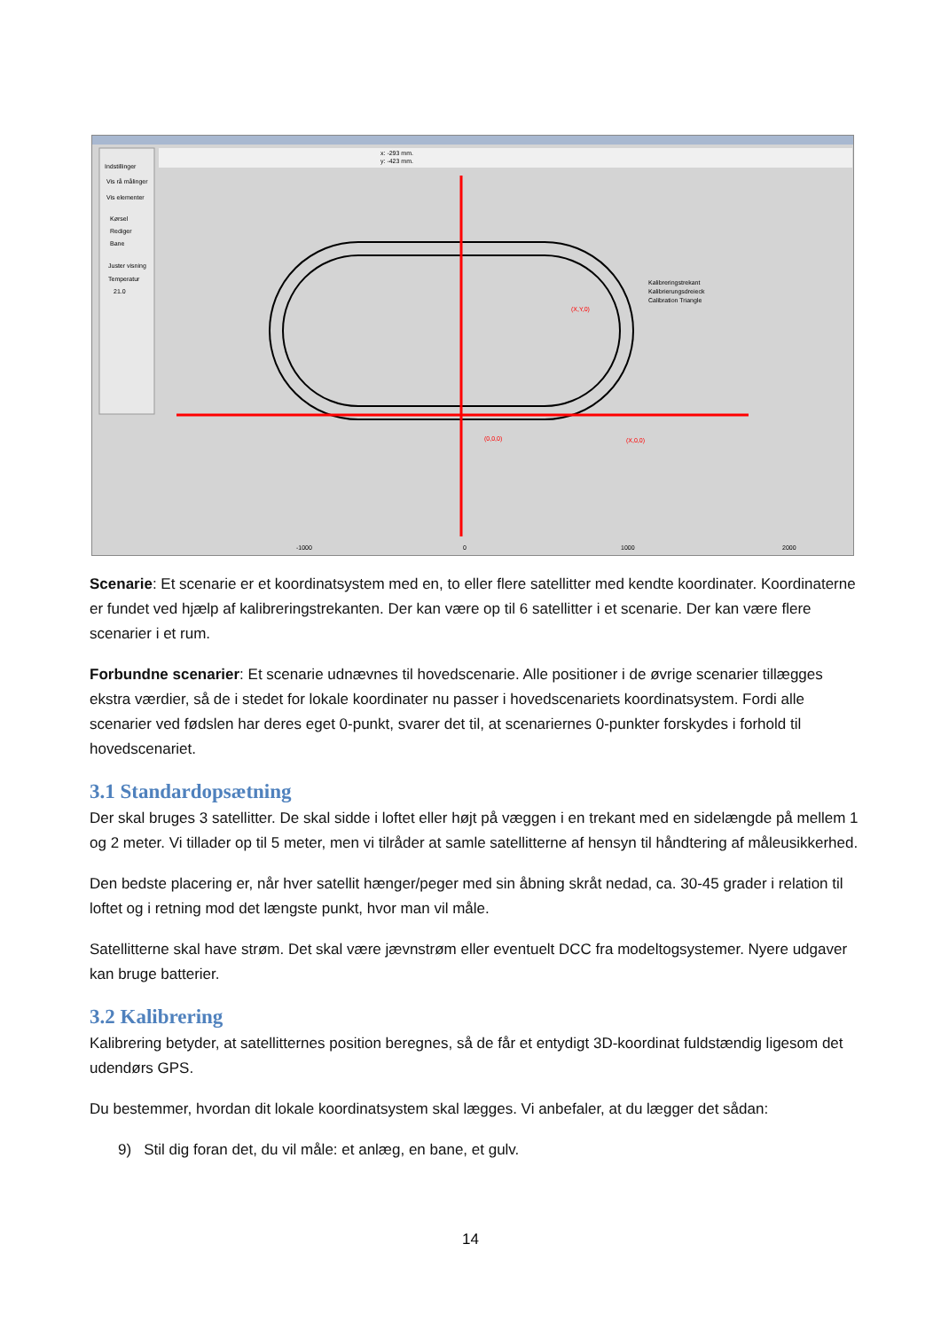Indstillinger
Vis rå målinger
Vis elementer
Kørsel
Rediger
Bane
Juster visning
Temperatur
21.0
x: -293 mm.
y: -423 mm.
Kalibreringstrekant
Kalibrierungsdreieck
Calibration Triangle
(X,Y,0)
(0,0,0)
(X,0,0)
-1000
0
1000
2000
Scenarie: Et scenarie er et koordinatsystem med en, to eller flere satellitter med kendte koordinater. Koordinaterne er fundet ved hjælp af kalibreringstrekanten. Der kan være op til 6 satellitter i et scenarie. Der kan være flere scenarier i et rum.
Forbundne scenarier: Et scenarie udnævnes til hovedscenarie. Alle positioner i de øvrige scenarier tillægges ekstra værdier, så de i stedet for lokale koordinater nu passer i hovedscenariets koordinatsystem. Fordi alle scenarier ved fødslen har deres eget 0-punkt, svarer det til, at scenariernes 0-punkter forskydes i forhold til hovedscenariet.
3.1 Standardopsætning
Der skal bruges 3 satellitter. De skal sidde i loftet eller højt på væggen i en trekant med en sidelængde på mellem 1 og 2 meter. Vi tillader op til 5 meter, men vi tilråder at samle satellitterne af hensyn til håndtering af måleusikkerhed.
Den bedste placering er, når hver satellit hænger/peger med sin åbning skråt nedad, ca. 30-45 grader i relation til loftet og i retning mod det længste punkt, hvor man vil måle.
Satellitterne skal have strøm. Det skal være jævnstrøm eller eventuelt DCC fra modeltogsystemer. Nyere udgaver kan bruge batterier.
3.2 Kalibrering
Kalibrering betyder, at satellitternes position beregnes, så de får et entydigt 3D-koordinat fuldstændig ligesom det udendørs GPS.
Du bestemmer, hvordan dit lokale koordinatsystem skal lægges. Vi anbefaler, at du lægger det sådan:
9) Stil dig foran det, du vil måle: et anlæg, en bane, et gulv.
14